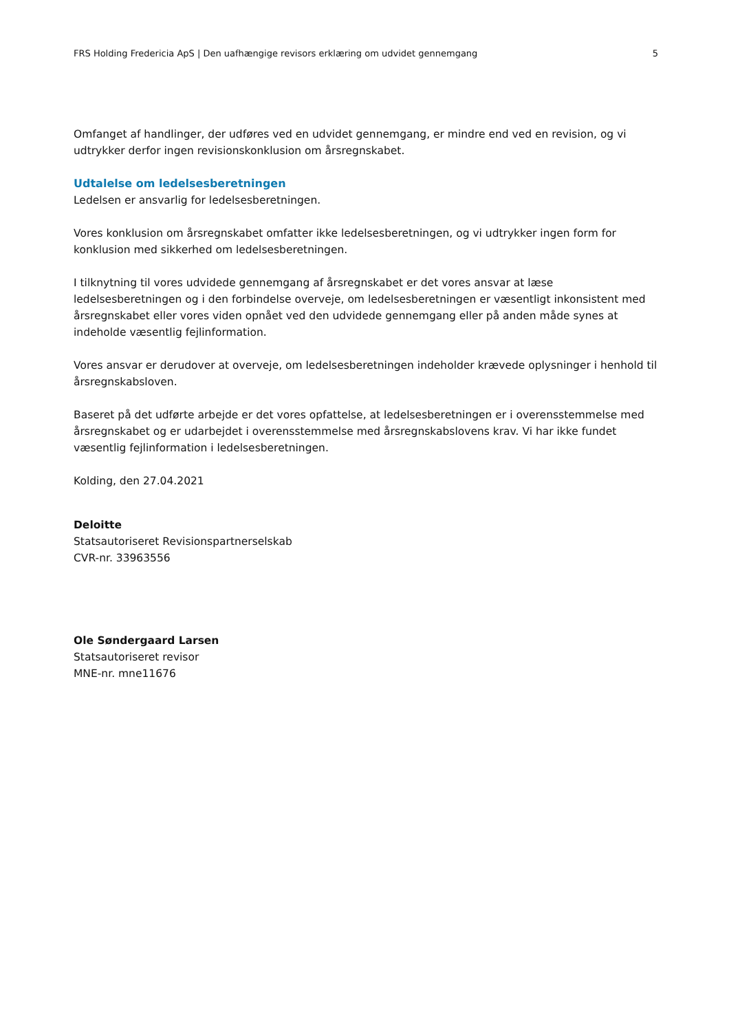FRS Holding Fredericia ApS | Den uafhængige revisors erklæring om udvidet gennemgang 5
Omfanget af handlinger, der udføres ved en udvidet gennemgang, er mindre end ved en revision, og vi udtrykker derfor ingen revisionskonklusion om årsregnskabet.
Udtalelse om ledelsesberetningen
Ledelsen er ansvarlig for ledelsesberetningen.
Vores konklusion om årsregnskabet omfatter ikke ledelsesberetningen, og vi udtrykker ingen form for konklusion med sikkerhed om ledelsesberetningen.
I tilknytning til vores udvidede gennemgang af årsregnskabet er det vores ansvar at læse ledelsesberetningen og i den forbindelse overveje, om ledelsesberetningen er væsentligt inkonsistent med årsregnskabet eller vores viden opnået ved den udvidede gennemgang eller på anden måde synes at indeholde væsentlig fejlinformation.
Vores ansvar er derudover at overveje, om ledelsesberetningen indeholder krævede oplysninger i henhold til årsregnskabsloven.
Baseret på det udførte arbejde er det vores opfattelse, at ledelsesberetningen er i overensstemmelse med årsregnskabet og er udarbejdet i overensstemmelse med årsregnskabslovens krav. Vi har ikke fundet væsentlig fejlinformation i ledelsesberetningen.
Kolding, den 27.04.2021
Deloitte
Statsautoriseret Revisionspartnerselskab
CVR-nr. 33963556
Ole Søndergaard Larsen
Statsautoriseret revisor
MNE-nr. mne11676